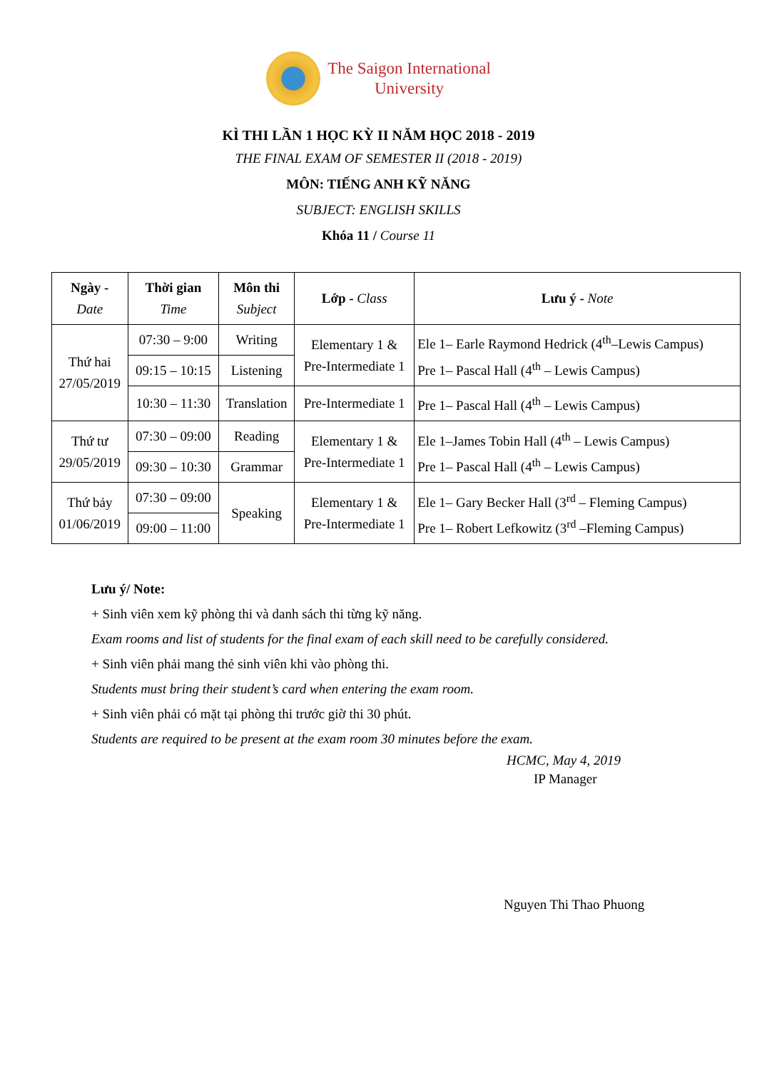The Saigon International
University
KÌ THI LẦN 1 HỌC KỲ II NĂM HỌC 2018 - 2019
THE FINAL EXAM OF SEMESTER II (2018 - 2019)
MÔN: TIẾNG ANH KỸ NĂNG
SUBJECT: ENGLISH SKILLS
Khóa 11 / Course 11
| Ngày - Date | Thời gian Time | Môn thi Subject | Lớp - Class | Lưu ý - Note |
| --- | --- | --- | --- | --- |
| Thứ hai 27/05/2019 | 07:30 – 9:00 | Writing | Elementary 1 & Pre-Intermediate 1 | Ele 1– Earle Raymond Hedrick (4<sup>th</sup>–Lewis Campus) Pre 1– Pascal Hall (4<sup>th</sup> – Lewis Campus) |
| | 09:15 – 10:15 | Listening | | |
| | 10:30 – 11:30 | Translation | Pre-Intermediate 1 | Pre 1– Pascal Hall (4<sup>th</sup> – Lewis Campus) |
| Thứ tư 29/05/2019 | 07:30 – 09:00 | Reading | Elementary 1 & Pre-Intermediate 1 | Ele 1–James Tobin Hall (4<sup>th</sup> – Lewis Campus) Pre 1– Pascal Hall (4<sup>th</sup> – Lewis Campus) |
| | 09:30 – 10:30 | Grammar | | |
| Thứ bảy 01/06/2019 | 07:30 – 09:00 | Speaking | Elementary 1 & Pre-Intermediate 1 | Ele 1– Gary Becker Hall (3<sup>rd</sup> – Fleming Campus) Pre 1– Robert Lefkowitz (3<sup>rd</sup> –Fleming Campus) |
| | 09:00 – 11:00 | | | |
Lưu ý/ Note:
+ Sinh viên xem kỹ phòng thi và danh sách thi từng kỹ năng.
Exam rooms and list of students for the final exam of each skill need to be carefully considered.
+ Sinh viên phải mang thẻ sinh viên khi vào phòng thi.
Students must bring their student’s card when entering the exam room.
+ Sinh viên phải có mặt tại phòng thi trước giờ thi 30 phút.
Students are required to be present at the exam room 30 minutes before the exam.
HCMC, May 4, 2019
IP Manager
Nguyen Thi Thao Phuong